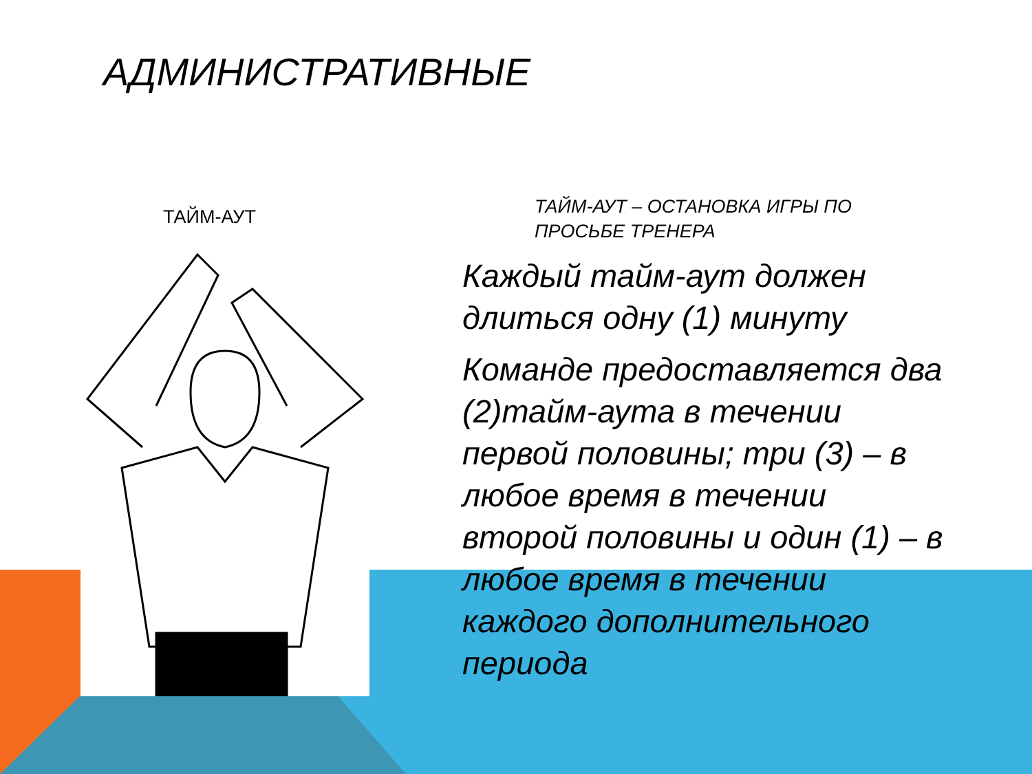АДМИНИСТРАТИВНЫЕ
ТАЙМ-АУТ
ТАЙМ-АУТ – ОСТАНОВКА ИГРЫ ПО ПРОСЬБЕ ТРЕНЕРА
Каждый тайм-аут должен длиться одну (1) минуту
Команде предоставляется два (2)тайм-аута в течении первой половины; три (3) – в любое время в течении второй половины и один (1) – в любое время в течении каждого дополнительного периода